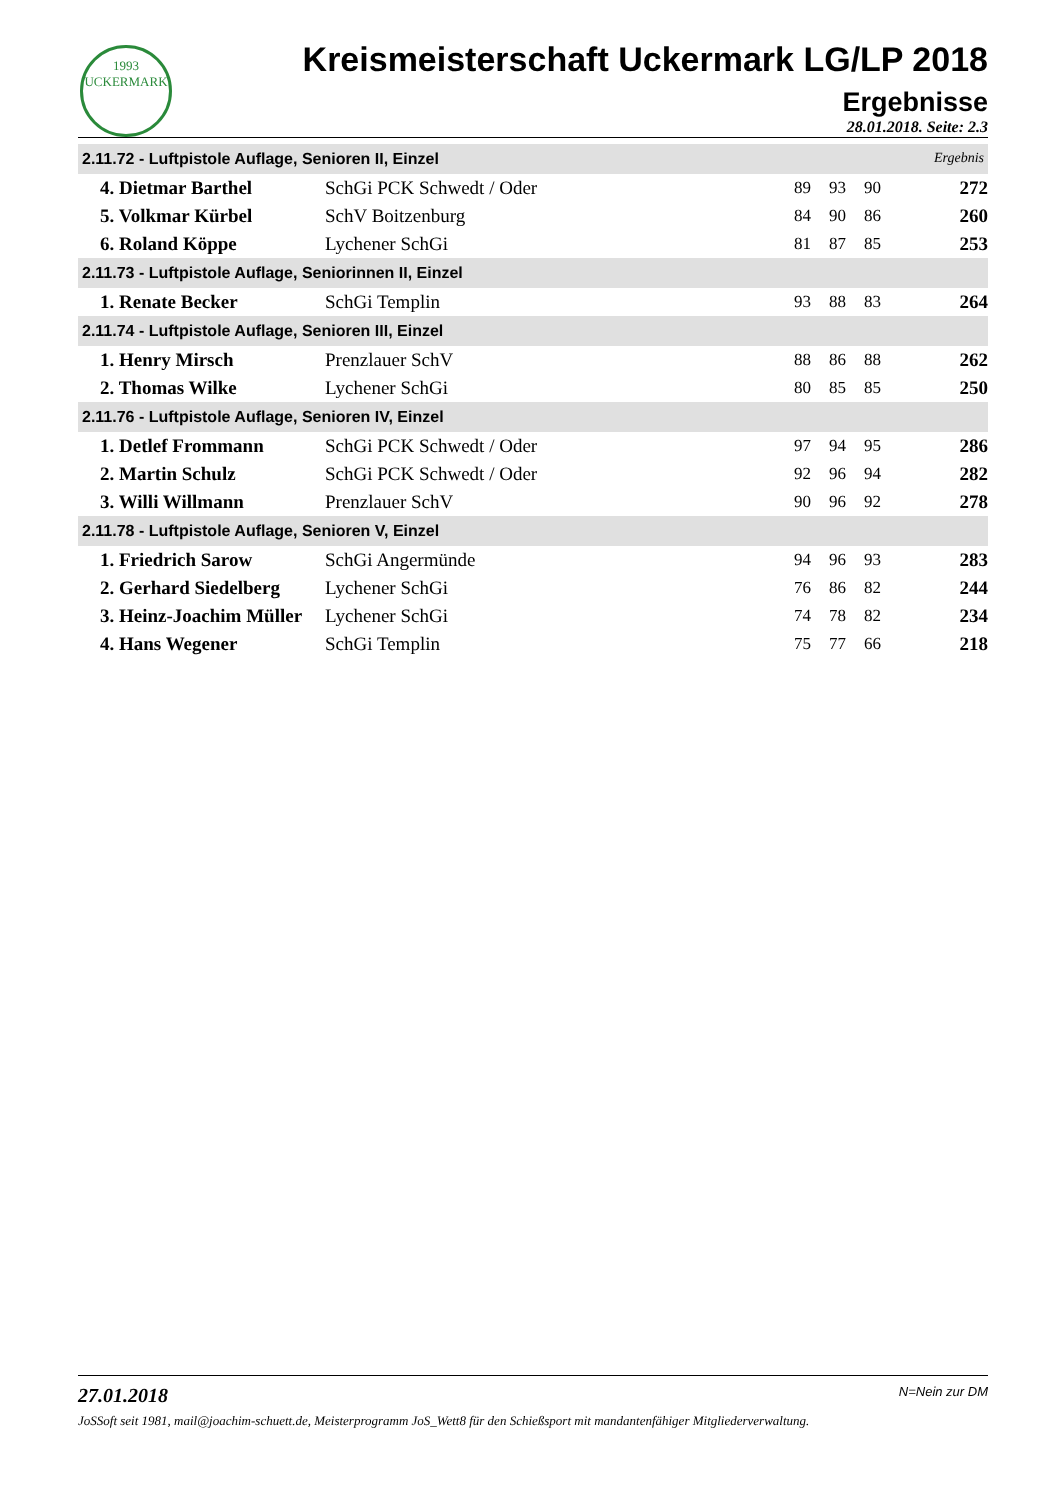1993
UCKERMARK
Kreismeisterschaft Uckermark LG/LP 2018
Ergebnisse
28.01.2018. Seite: 2.3
| 2.11.72 - Luftpistole Auflage, Senioren II, Einzel Ergebnis | | | | | |
| --- | --- | --- | --- | --- | --- |
| 4. Dietmar Barthel | SchGi PCK Schwedt / Oder | 89 | 93 | 90 | 272 |
| 5. Volkmar Kürbel | SchV Boitzenburg | 84 | 90 | 86 | 260 |
| 6. Roland Köppe | Lychener SchGi | 81 | 87 | 85 | 253 |
| 2.11.73 - Luftpistole Auflage, Seniorinnen II, Einzel | | | | | |
| 1. Renate Becker | SchGi Templin | 93 | 88 | 83 | 264 |
| 2.11.74 - Luftpistole Auflage, Senioren III, Einzel | | | | | |
| 1. Henry Mirsch | Prenzlauer SchV | 88 | 86 | 88 | 262 |
| 2. Thomas Wilke | Lychener SchGi | 80 | 85 | 85 | 250 |
| 2.11.76 - Luftpistole Auflage, Senioren IV, Einzel | | | | | |
| 1. Detlef Frommann | SchGi PCK Schwedt / Oder | 97 | 94 | 95 | 286 |
| 2. Martin Schulz | SchGi PCK Schwedt / Oder | 92 | 96 | 94 | 282 |
| 3. Willi Willmann | Prenzlauer SchV | 90 | 96 | 92 | 278 |
| 2.11.78 - Luftpistole Auflage, Senioren V, Einzel | | | | | |
| 1. Friedrich Sarow | SchGi Angermünde | 94 | 96 | 93 | 283 |
| 2. Gerhard Siedelberg | Lychener SchGi | 76 | 86 | 82 | 244 |
| 3. Heinz-Joachim Müller | Lychener SchGi | 74 | 78 | 82 | 234 |
| 4. Hans Wegener | SchGi Templin | 75 | 77 | 66 | 218 |
27.01.2018 N=Nein zur DM
JoSSoft seit 1981, mail@joachim-schuett.de, Meisterprogramm JoS_Wett8 für den Schießsport mit mandantenfähiger Mitgliederverwaltung.